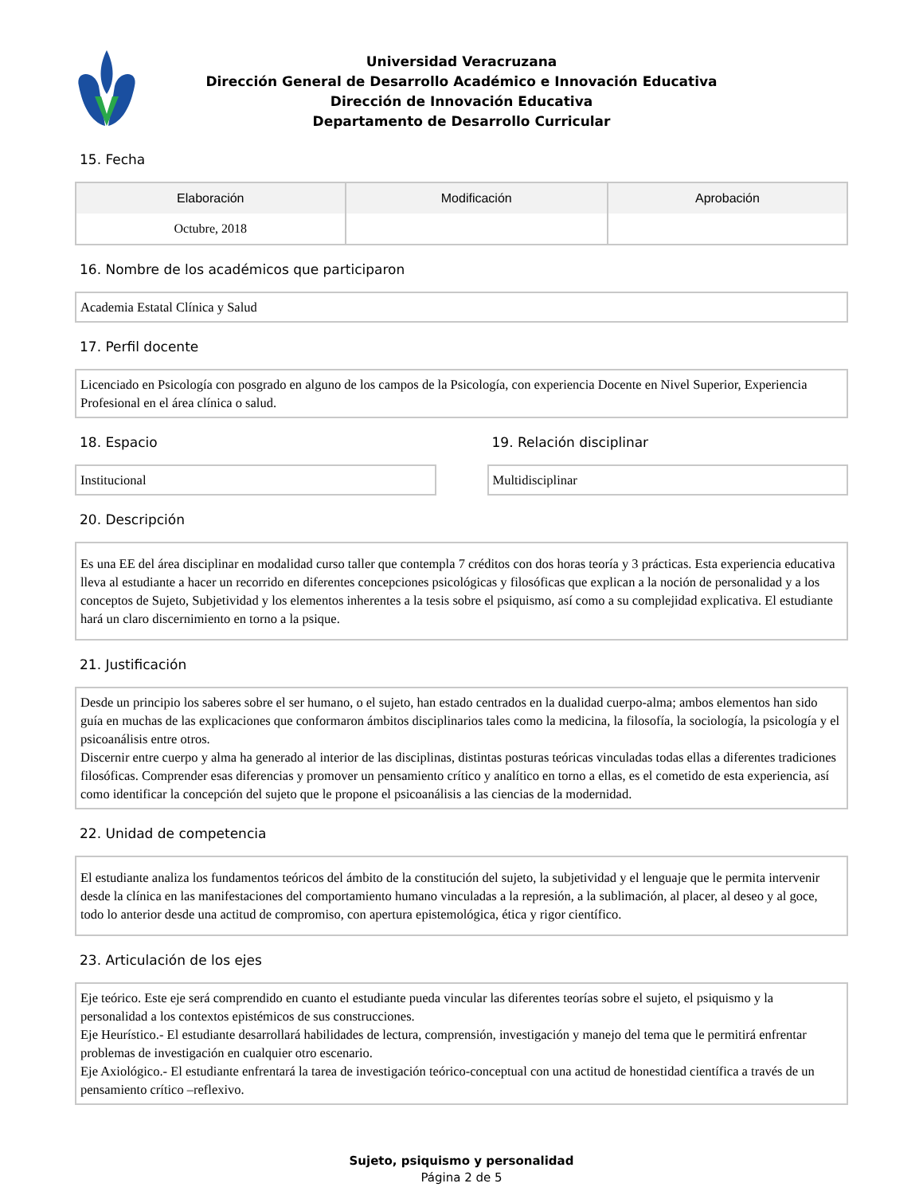Universidad Veracruzana
Dirección General de Desarrollo Académico e Innovación Educativa
Dirección de Innovación Educativa
Departamento de Desarrollo Curricular
15. Fecha
| Elaboración | Modificación | Aprobación |
| --- | --- | --- |
| Octubre, 2018 | | |
16. Nombre de los académicos que participaron
Academia Estatal Clínica y Salud
17. Perfil docente
Licenciado en Psicología con posgrado en alguno de los campos de la Psicología, con experiencia Docente en Nivel Superior, Experiencia Profesional en el área clínica o salud.
18. Espacio
Institucional
19. Relación disciplinar
Multidisciplinar
20. Descripción
Es una EE del área disciplinar en modalidad curso taller que contempla 7 créditos con dos horas teoría y 3 prácticas. Esta experiencia educativa lleva al estudiante a hacer un recorrido en diferentes concepciones psicológicas y filosóficas que explican a la noción de personalidad y a los conceptos de Sujeto, Subjetividad y los elementos inherentes a la tesis sobre el psiquismo, así como a su complejidad explicativa. El estudiante hará un claro discernimiento en torno a la psique.
21. Justificación
Desde un principio los saberes sobre el ser humano, o el sujeto, han estado centrados en la dualidad cuerpo-alma; ambos elementos han sido guía en muchas de las explicaciones que conformaron ámbitos disciplinarios tales como la medicina, la filosofía, la sociología, la psicología y el psicoanálisis entre otros.
Discernir entre cuerpo y alma ha generado al interior de las disciplinas, distintas posturas teóricas vinculadas todas ellas a diferentes tradiciones filosóficas. Comprender esas diferencias y promover un pensamiento crítico y analítico en torno a ellas, es el cometido de esta experiencia, así como identificar la concepción del sujeto que le propone el psicoanálisis a las ciencias de la modernidad.
22. Unidad de competencia
El estudiante analiza los fundamentos teóricos del ámbito de la constitución del sujeto, la subjetividad y el lenguaje que le permita intervenir desde la clínica en las manifestaciones del comportamiento humano vinculadas a la represión, a la sublimación, al placer, al deseo y al goce, todo lo anterior desde una actitud de compromiso, con apertura epistemológica, ética y rigor científico.
23. Articulación de los ejes
Eje teórico. Este eje será comprendido en cuanto el estudiante pueda vincular las diferentes teorías sobre el sujeto, el psiquismo y la personalidad a los contextos epistémicos de sus construcciones.
Eje Heurístico.- El estudiante desarrollará habilidades de lectura, comprensión, investigación y manejo del tema que le permitirá enfrentar problemas de investigación en cualquier otro escenario.
Eje Axiológico.- El estudiante enfrentará la tarea de investigación teórico-conceptual con una actitud de honestidad científica a través de un pensamiento crítico –reflexivo.
Sujeto, psiquismo y personalidad
Página 2 de 5